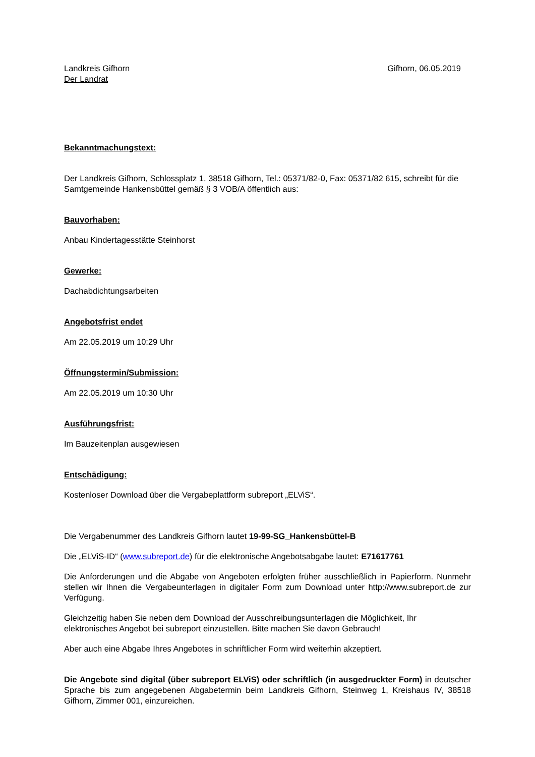Landkreis Gifhorn
Der Landrat
Gifhorn, 06.05.2019
Bekanntmachungstext:
Der Landkreis Gifhorn, Schlossplatz 1, 38518 Gifhorn, Tel.: 05371/82-0, Fax: 05371/82 615, schreibt für die Samtgemeinde Hankensbüttel gemäß § 3 VOB/A öffentlich aus:
Bauvorhaben:
Anbau Kindertagesstätte Steinhorst
Gewerke:
Dachabdichtungsarbeiten
Angebotsfrist endet
Am 22.05.2019 um 10:29 Uhr
Öffnungstermin/Submission:
Am 22.05.2019 um 10:30 Uhr
Ausführungsfrist:
Im Bauzeitenplan ausgewiesen
Entschädigung:
Kostenloser Download über die Vergabeplattform subreport „ELViS“.
Die Vergabenummer des Landkreis Gifhorn lautet 19-99-SG_Hankensbüttel-B
Die „ELViS-ID“ (www.subreport.de) für die elektronische Angebotsabgabe lautet: E71617761
Die Anforderungen und die Abgabe von Angeboten erfolgten früher ausschließlich in Papierform. Nunmehr stellen wir Ihnen die Vergabeunterlagen in digitaler Form zum Download unter http://www.subreport.de zur Verfügung.
Gleichzeitig haben Sie neben dem Download der Ausschreibungsunterlagen die Möglichkeit, Ihr elektronisches Angebot bei subreport einzustellen. Bitte machen Sie davon Gebrauch!
Aber auch eine Abgabe Ihres Angebotes in schriftlicher Form wird weiterhin akzeptiert.
Die Angebote sind digital (über subreport ELViS) oder schriftlich (in ausgedruckter Form) in deutscher Sprache bis zum angegebenen Abgabetermin beim Landkreis Gifhorn, Steinweg 1, Kreishaus IV, 38518 Gifhorn, Zimmer 001, einzureichen.